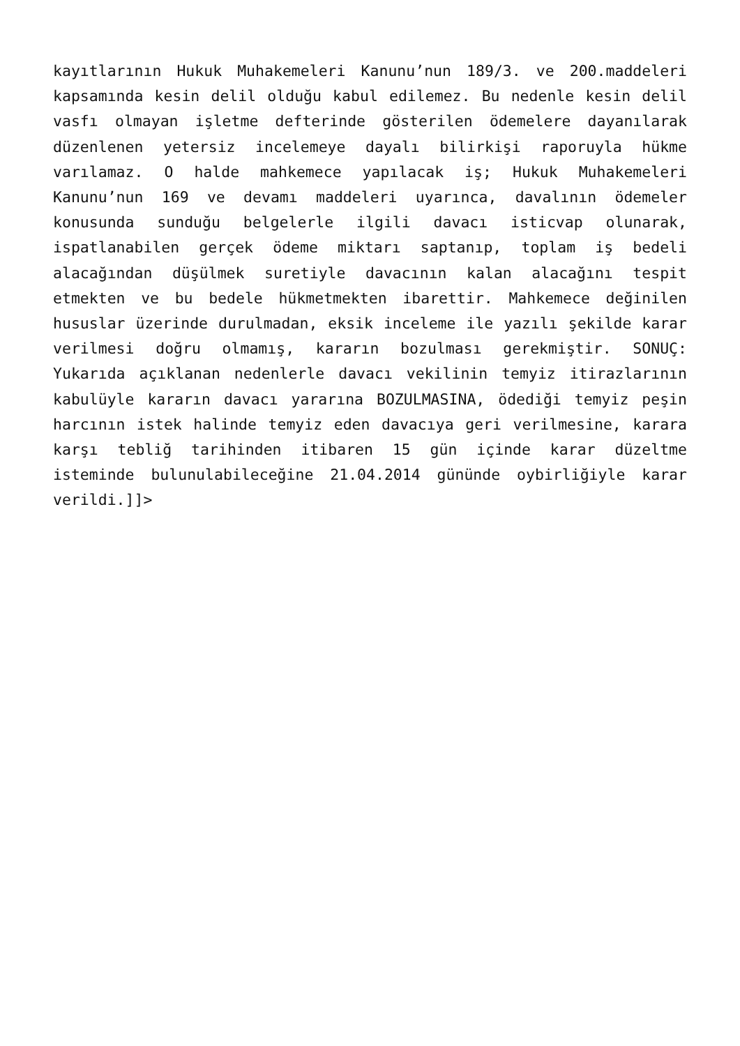kayıtlarının Hukuk Muhakemeleri Kanunu’nun 189/3. ve 200.maddeleri kapsamında kesin delil olduğu kabul edilemez. Bu nedenle kesin delil vasfı olmayan işletme defterinde gösterilen ödemelere dayanılarak düzenlenen yetersiz incelemeye dayalı bilirkişi raporuyla hükme varılamaz. O halde mahkemece yapılacak iş; Hukuk Muhakemeleri Kanunu’nun 169 ve devamı maddeleri uyarınca, davalının ödemeler konusunda sunduğu belgelerle ilgili davacı isticvap olunarak, ispatlanabilen gerçek ödeme miktarı saptanıp, toplam iş bedeli alacağından düşülmek suretiyle davacının kalan alacağını tespit etmekten ve bu bedele hükmetmekten ibarettir. Mahkemece değinilen hususlar üzerinde durulmadan, eksik inceleme ile yazılı şekilde karar verilmesi doğru olmamış, kararın bozulması gerekmiştir. SONUÇ: Yukarıda açıklanan nedenlerle davacı vekilinin temyiz itirazlarının kabulüyle kararın davacı yararına BOZULMASINA, ödediği temyiz peşin harcının istek halinde temyiz eden davacıya geri verilmesine, karara karşı tebliğ tarihinden itibaren 15 gün içinde karar düzeltme isteminde bulunulabileceğine 21.04.2014 gününde oybirliğiyle karar verildi.]]>